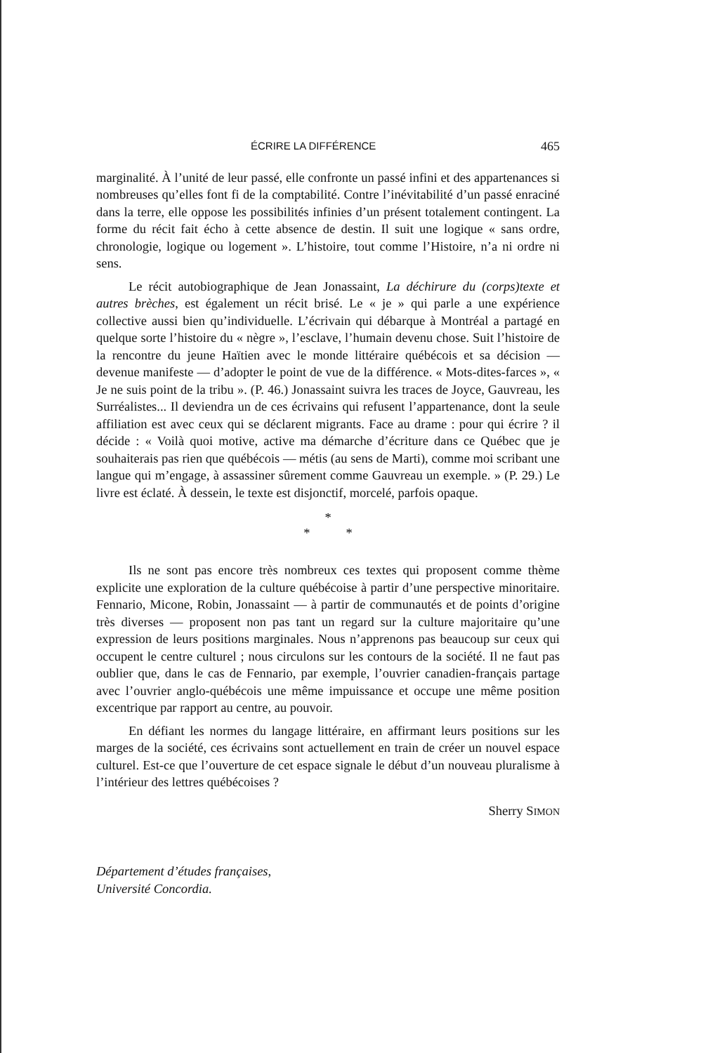ÉCRIRE LA DIFFÉRENCE 465
marginalité. À l’unité de leur passé, elle confronte un passé infini et des appartenances si nombreuses qu’elles font fi de la comptabilité. Contre l’inévitabilité d’un passé enraciné dans la terre, elle oppose les possibilités infinies d’un présent totalement contingent. La forme du récit fait écho à cette absence de destin. Il suit une logique « sans ordre, chronologie, logique ou logement ». L’histoire, tout comme l’Histoire, n’a ni ordre ni sens.
Le récit autobiographique de Jean Jonassaint, La déchirure du (corps)texte et autres brèches, est également un récit brisé. Le « je » qui parle a une expérience collective aussi bien qu’individuelle. L’écrivain qui débarque à Montréal a partagé en quelque sorte l’histoire du « nègre », l’esclave, l’humain devenu chose. Suit l’histoire de la rencontre du jeune Haïtien avec le monde littéraire québécois et sa décision — devenue manifeste — d’adopter le point de vue de la différence. « Mots-dites-farces », « Je ne suis point de la tribu ». (P. 46.) Jonassaint suivra les traces de Joyce, Gauvreau, les Surréalistes... Il deviendra un de ces écrivains qui refusent l’appartenance, dont la seule affiliation est avec ceux qui se déclarent migrants. Face au drame : pour qui écrire ? il décide : « Voilà quoi motive, active ma démarche d’écriture dans ce Québec que je souhaiterais pas rien que québécois — métis (au sens de Marti), comme moi scribant une langue qui m’engage, à assassiner sûrement comme Gauvreau un exemple. » (P. 29.) Le livre est éclaté. À dessein, le texte est disjonctif, morcelé, parfois opaque.
*
* *
Ils ne sont pas encore très nombreux ces textes qui proposent comme thème explicite une exploration de la culture québécoise à partir d’une perspective minoritaire. Fennario, Micone, Robin, Jonassaint — à partir de communautés et de points d’origine très diverses — proposent non pas tant un regard sur la culture majoritaire qu’une expression de leurs positions marginales. Nous n’apprenons pas beaucoup sur ceux qui occupent le centre culturel ; nous circulons sur les contours de la société. Il ne faut pas oublier que, dans le cas de Fennario, par exemple, l’ouvrier canadien-français partage avec l’ouvrier anglo-québécois une même impuissance et occupe une même position excentrique par rapport au centre, au pouvoir.
En défiant les normes du langage littéraire, en affirmant leurs positions sur les marges de la société, ces écrivains sont actuellement en train de créer un nouvel espace culturel. Est-ce que l’ouverture de cet espace signale le début d’un nouveau pluralisme à l’intérieur des lettres québécoises ?
Sherry SIMON
Département d’études françaises,
Université Concordia.